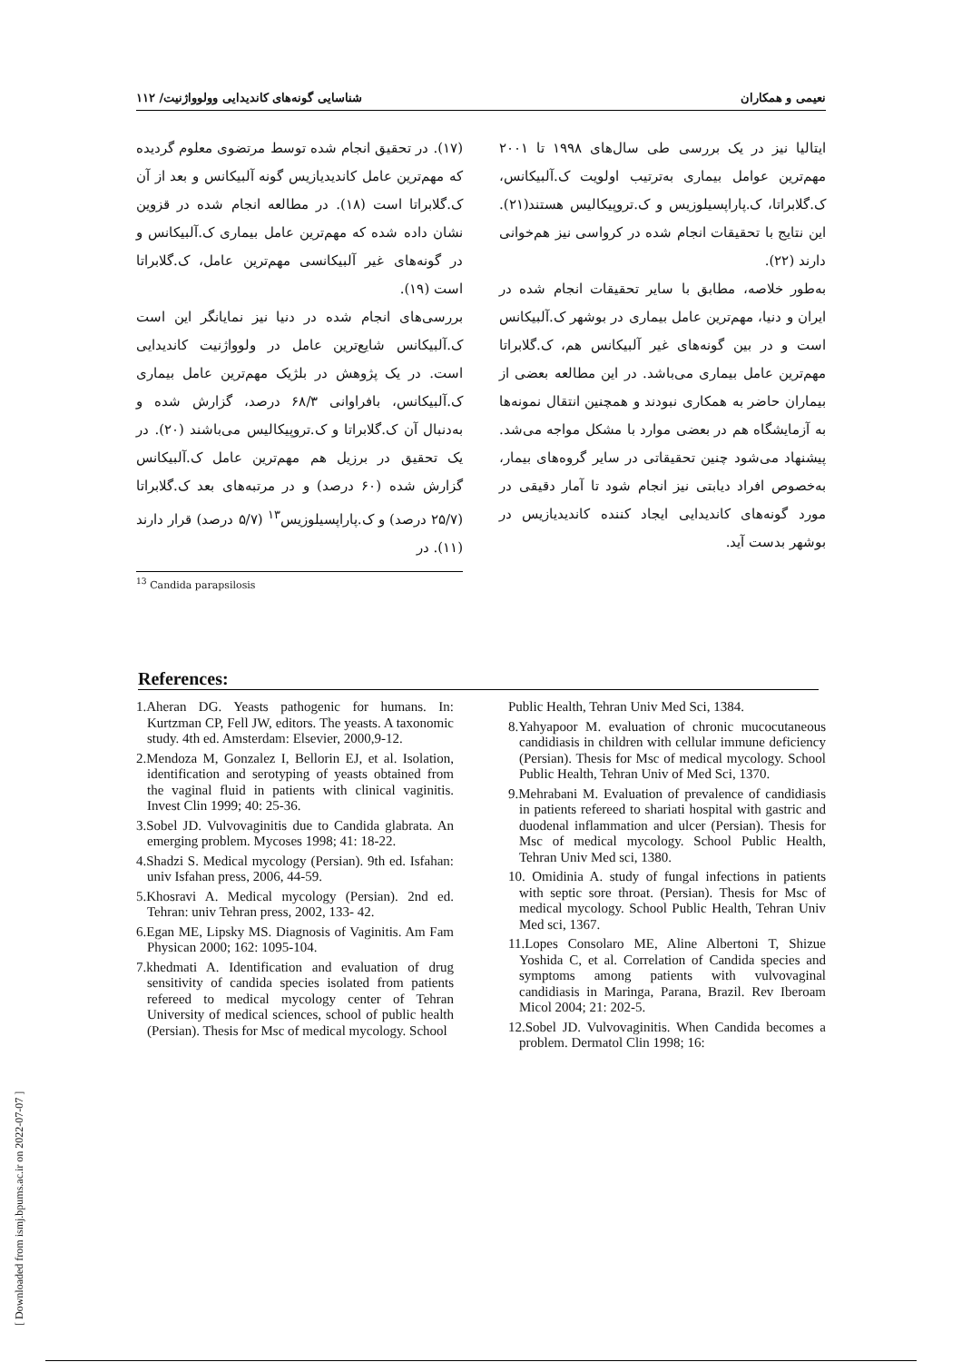نعیمی و همکاران شناسایی گونه‌های کاندیدایی وولوواژنیت/ ۱۱۲
(۱۷). در تحقیق انجام شده توسط مرتضوی معلوم گردیده که مهم‌ترین عامل کاندیدیازیس گونه آلبیکانس و بعد از آن ک.گلابراتا است (۱۸). در مطالعه انجام شده در قزوین نشان داده شده که مهم‌ترین عامل بیماری ک.آلبیکانس و در گونه‌های غیر آلبیکانسی مهم‌ترین عامل، ک.گلابراتا است (۱۹).
بررسی‌های انجام شده در دنیا نیز نمایانگر این است ک.آلبیکانس شایع‌ترین عامل در ولوواژنیت کاندیدایی است. در یک پژوهش در بلژیک مهم‌ترین عامل بیماری ک.آلبیکانس، بافراوانی ۶۸/۳ درصد، گزارش شده و به‌دنبال آن ک.گلابراتا و ک.تروپیکالیس می‌باشند (۲۰). در یک تحقیق در برزیل هم مهم‌ترین عامل ک.آلبیکانس گزارش شده (۶۰ درصد) و در مرتبه‌های بعد ک.گلابراتا (۲۵/۷ درصد) و ک.پاراپسیلوزیس<sup>۱۳</sup> (۵/۷ درصد) قرار دارند (۱۱). در
<sup>13</sup> Candida parapsilosis
ایتالیا نیز در یک بررسی طی سال‌های ۱۹۹۸ تا ۲۰۰۱ مهم‌ترین عوامل بیماری به‌ترتیب اولویت ک.آلبیکانس، ک.گلابراتا، ک.پاراپسیلوزیس و ک.تروپیکالیس هستند(۲۱). این نتایج با تحقیقات انجام شده در کرواسی نیز هم‌خوانی دارند (۲۲).
به‌طور خلاصه، مطابق با سایر تحقیقات انجام شده در ایران و دنیا، مهم‌ترین عامل بیماری در بوشهر ک.آلبیکانس است و در بین گونه‌های غیر آلبیکانس هم، ک.گلابراتا مهم‌ترین عامل بیماری می‌باشد. در این مطالعه بعضی از بیماران حاضر به همکاری نبودند و همچنین انتقال نمونه‌ها به آزمایشگاه هم در بعضی موارد با مشکل مواجه می‌شد. پیشنهاد می‌شود چنین تحقیقاتی در سایر گروه‌های بیمار، به‌خصوص افراد دیابتی نیز انجام شود تا آمار دقیقی در مورد گونه‌های کاندیدایی ایجاد کننده کاندیدیازیس در بوشهر بدست آید.
References:
1.Aheran DG. Yeasts pathogenic for humans. In: Kurtzman CP, Fell JW, editors. The yeasts. A taxonomic study. 4th ed. Amsterdam: Elsevier, 2000,9-12.
2.Mendoza M, Gonzalez I, Bellorin EJ, et al. Isolation, identification and serotyping of yeasts obtained from the vaginal fluid in patients with clinical vaginitis. Invest Clin 1999; 40: 25-36.
3.Sobel JD. Vulvovaginitis due to Candida glabrata. An emerging problem. Mycoses 1998; 41: 18-22.
4.Shadzi S. Medical mycology (Persian). 9th ed. Isfahan: univ Isfahan press, 2006, 44-59.
5.Khosravi A. Medical mycology (Persian). 2nd ed. Tehran: univ Tehran press, 2002, 133- 42.
6.Egan ME, Lipsky MS. Diagnosis of Vaginitis. Am Fam Physican 2000; 162: 1095-104.
7.khedmati A. Identification and evaluation of drug sensitivity of candida species isolated from patients refereed to medical mycology center of Tehran University of medical sciences, school of public health (Persian). Thesis for Msc of medical mycology. School
Public Health, Tehran Univ Med Sci, 1384.
8.Yahyapoor M. evaluation of chronic mucocutaneous candidiasis in children with cellular immune deficiency (Persian). Thesis for Msc of medical mycology. School Public Health, Tehran Univ of Med Sci, 1370.
9.Mehrabani M. Evaluation of prevalence of candidiasis in patients refereed to shariati hospital with gastric and duodenal inflammation and ulcer (Persian). Thesis for Msc of medical mycology. School Public Health, Tehran Univ Med sci, 1380.
10. Omidinia A. study of fungal infections in patients with septic sore throat. (Persian). Thesis for Msc of medical mycology. School Public Health, Tehran Univ Med sci, 1367.
11.Lopes Consolaro ME, Aline Albertoni T, Shizue Yoshida C, et al. Correlation of Candida species and symptoms among patients with vulvovaginal candidiasis in Maringa, Parana, Brazil. Rev Iberoam Micol 2004; 21: 202-5.
12.Sobel JD. Vulvovaginitis. When Candida becomes a problem. Dermatol Clin 1998; 16:
[ Downloaded from ismj.bpums.ac.ir on 2022-07-07 ]